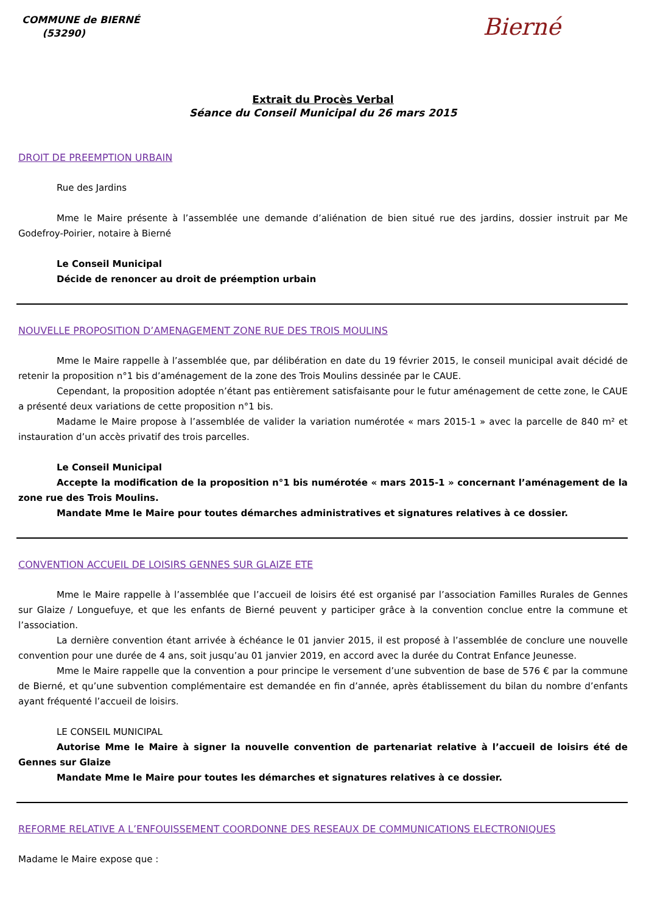COMMUNE de BIERNÉ
(53290)
Bierné
Extrait du Procès Verbal
Séance du Conseil Municipal du 26 mars 2015
DROIT DE PREEMPTION URBAIN
Rue des Jardins
Mme le Maire présente à l’assemblée une demande d’aliénation de bien situé rue des jardins, dossier instruit par Me Godefroy-Poirier, notaire à Bierné
Le Conseil Municipal
Décide de renoncer au droit de préemption urbain
NOUVELLE PROPOSITION D’AMENAGEMENT ZONE RUE DES TROIS MOULINS
Mme le Maire rappelle à l’assemblée que, par délibération en date du 19 février 2015, le conseil municipal avait décidé de retenir la proposition n°1 bis d’aménagement de la zone des Trois Moulins dessinée par le CAUE.
Cependant, la proposition adoptée n’étant pas entièrement satisfaisante pour le futur aménagement de cette zone, le CAUE a présenté deux variations de cette proposition n°1 bis.
Madame le Maire propose à l’assemblée de valider la variation numérotée « mars 2015-1 » avec la parcelle de 840 m² et instauration d’un accès privatif des trois parcelles.
Le Conseil Municipal
Accepte la modification de la proposition n°1 bis numérotée « mars 2015-1 » concernant l’aménagement de la zone rue des Trois Moulins.
Mandate Mme le Maire pour toutes démarches administratives et signatures relatives à ce dossier.
CONVENTION ACCUEIL DE LOISIRS GENNES SUR GLAIZE ETE
Mme le Maire rappelle à l’assemblée que l’accueil de loisirs été est organisé par l’association Familles Rurales de Gennes sur Glaize / Longuefuye, et que les enfants de Bierné peuvent y participer grâce à la convention conclue entre la commune et l’association.
La dernière convention étant arrivée à échéance le 01 janvier 2015, il est proposé à l’assemblée de conclure une nouvelle convention pour une durée de 4 ans, soit jusqu’au 01 janvier 2019, en accord avec la durée du Contrat Enfance Jeunesse.
Mme le Maire rappelle que la convention a pour principe le versement d’une subvention de base de 576 € par la commune de Bierné, et qu’une subvention complémentaire est demandée en fin d’année, après établissement du bilan du nombre d’enfants ayant fréquenté l’accueil de loisirs.
LE CONSEIL MUNICIPAL
Autorise Mme le Maire à signer la nouvelle convention de partenariat relative à l’accueil de loisirs été de Gennes sur Glaize
Mandate Mme le Maire pour toutes les démarches et signatures relatives à ce dossier.
REFORME RELATIVE A L’ENFOUISSEMENT COORDONNE DES RESEAUX DE COMMUNICATIONS ELECTRONIQUES
Madame le Maire expose que :